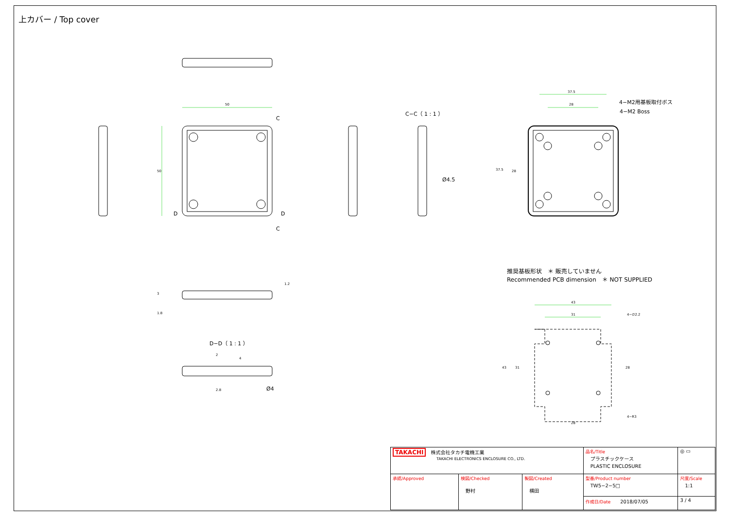上カバー / Top cover
50
50
C
C
D D
C−C（ 1 : 1 ）
Ø4.5
37.5
28
37.5 28
4−M2用基板取付ボス
4−M2 Boss
1.2
3
1.8
D−D（ 1 : 1 ）
2
4
2.8 Ø4
推奨基板形状　＊ 販売していません
Recommended PCB dimension　＊ NOT SUPPLIED
43
31 4−∅2.2
43 31 28
4−R3
28
| TAKACHI 株式会社タカチ電機工業 TAKACHI ELECTRONICS ENCLOSURE CO., LTD. | | | 品名/Title プラスチックケース PLASTIC ENCLOSURE | ◎ ▭ |
| 承認/Approved | 検図/Checked 野村 | 製図/Created 横田 | 型番/Product number TW5−2−5□ | 尺度/Scale 1:1 |
| | | | 作成日/Date 2018/07/05 | 3 / 4 |